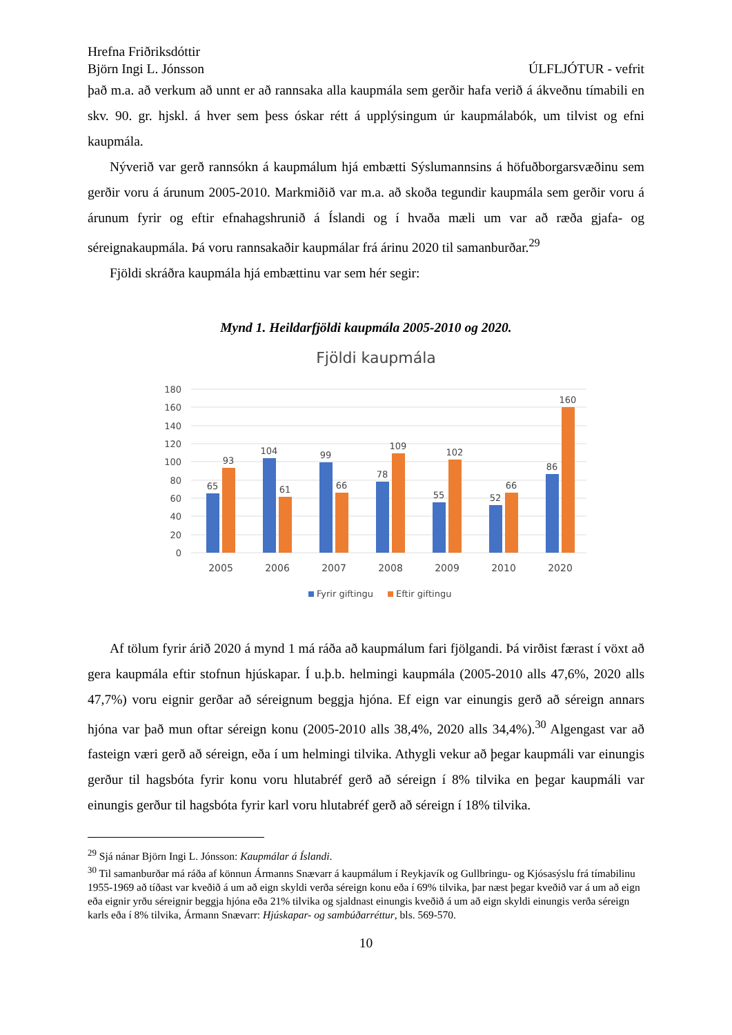Hrefna Friðriksdóttir
Björn Ingi L. Jónsson ÚLFLJÓTUR - vefrit
það m.a. að verkum að unnt er að rannsaka alla kaupmála sem gerðir hafa verið á ákveðnu tímabili en skv. 90. gr. hjskl. á hver sem þess óskar rétt á upplýsingum úr kaupmálabók, um tilvist og efni kaupmála.
Nýverið var gerð rannsókn á kaupmálum hjá embætti Sýslumannsins á höfuðborgarsvæðinu sem gerðir voru á árunum 2005-2010. Markmiðið var m.a. að skoða tegundir kaupmála sem gerðir voru á árunum fyrir og eftir efnahagshrunið á Íslandi og í hvaða mæli um var að ræða gjafa- og séreignakaupmála. Þá voru rannsakaðir kaupmálar frá árinu 2020 til samanburðar.<sup>29</sup>
Fjöldi skráðra kaupmála hjá embættinu var sem hér segir:
Mynd 1. Heildarfjöldi kaupmála 2005-2010 og 2020.
Fjöldi kaupmála
0
20
40
60
80
100
120
140
160
180
65
93
104
61
99
66
78
109
55
102
52
66
86
160
2005
2006
2007
2008
2009
2010
2020
Fyrir giftingu
Eftir giftingu
Af tölum fyrir árið 2020 á mynd 1 má ráða að kaupmálum fari fjölgandi. Þá virðist færast í vöxt að gera kaupmála eftir stofnun hjúskapar. Í u.þ.b. helmingi kaupmála (2005-2010 alls 47,6%, 2020 alls 47,7%) voru eignir gerðar að séreignum beggja hjóna. Ef eign var einungis gerð að séreign annars hjóna var það mun oftar séreign konu (2005-2010 alls 38,4%, 2020 alls 34,4%).<sup>30</sup> Algengast var að fasteign væri gerð að séreign, eða í um helmingi tilvika. Athygli vekur að þegar kaupmáli var einungis gerður til hagsbóta fyrir konu voru hlutabréf gerð að séreign í 8% tilvika en þegar kaupmáli var einungis gerður til hagsbóta fyrir karl voru hlutabréf gerð að séreign í 18% tilvika.
<sup>29</sup> Sjá nánar Björn Ingi L. Jónsson: Kaupmálar á Íslandi.
<sup>30</sup> Til samanburðar má ráða af könnun Ármanns Snævarr á kaupmálum í Reykjavík og Gullbringu- og Kjósasýslu frá tímabilinu 1955-1969 að tíðast var kveðið á um að eign skyldi verða séreign konu eða í 69% tilvika, þar næst þegar kveðið var á um að eign eða eignir yrðu séreignir beggja hjóna eða 21% tilvika og sjaldnast einungis kveðið á um að eign skyldi einungis verða séreign karls eða í 8% tilvika, Ármann Snævarr: Hjúskapar- og sambúðarréttur, bls. 569-570.
10